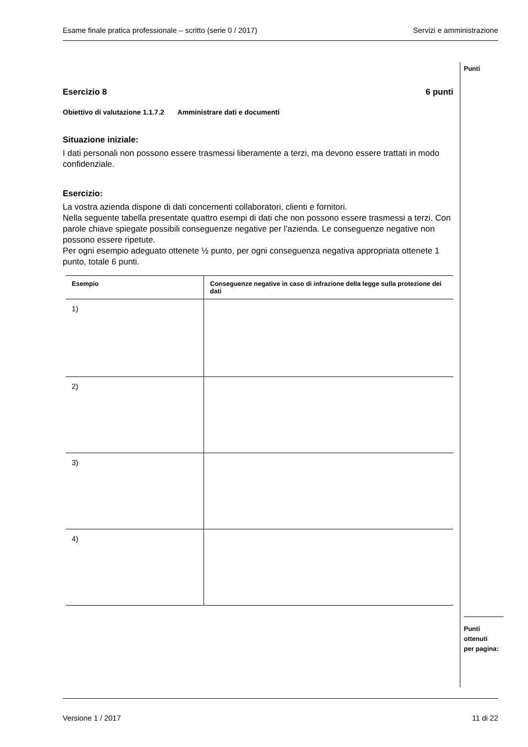Esame finale pratica professionale – scritto (serie 0 / 2017) Servizi e amministrazione
Punti
Esercizio 8 6 punti
Obiettivo di valutazione 1.1.7.2 Amministrare dati e documenti
Situazione iniziale:
I dati personali non possono essere trasmessi liberamente a terzi, ma devono essere trattati in modo confidenziale.
Esercizio:
La vostra azienda dispone di dati concernenti collaboratori, clienti e fornitori.
Nella seguente tabella presentate quattro esempi di dati che non possono essere trasmessi a terzi. Con parole chiave spiegate possibili conseguenze negative per l’azienda. Le conseguenze negative non possono essere ripetute.
Per ogni esempio adeguato ottenete ½ punto, per ogni conseguenza negativa appropriata ottenete 1 punto, totale 6 punti.
| Esempio | Conseguenze negative in caso di infrazione della legge sulla protezione dei dati |
| --- | --- |
| 1) | |
| 2) | |
| 3) | |
| 4) | |
Punti
ottenuti
per pagina:
Versione 1 / 2017 11 di 22